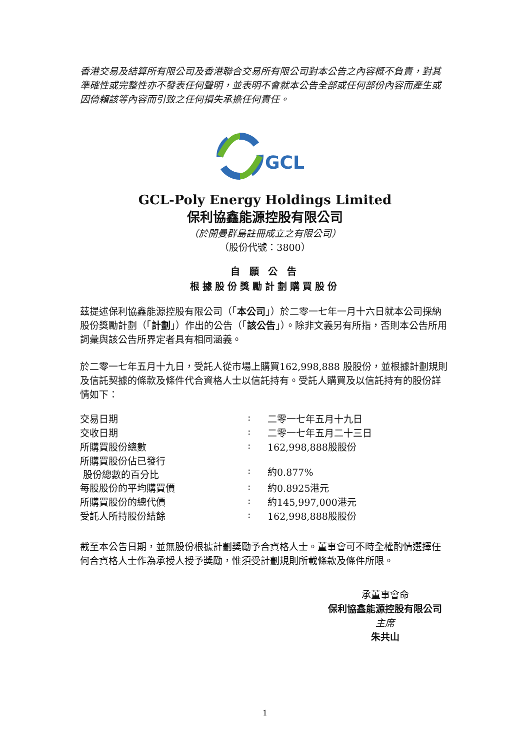香港交易及結算所有限公司及香港聯合交易所有限公司對本公告之內容概不負責，對其準確性或完整性亦不發表任何聲明，並表明不會就本公告全部或任何部份內容而產生或因倚賴該等內容而引致之任何損失承擔任何責任。
GCL
GCL-Poly Energy Holdings Limited
保利協鑫能源控股有限公司
（於開曼群島註冊成立之有限公司）
（股份代號：3800）
自 願 公 告
根據股份獎勵計劃購買股份
茲提述保利協鑫能源控股有限公司（「本公司」）於二零一七年一月十六日就本公司採納股份獎勵計劃（「計劃」）作出的公告（「該公告」）。除非文義另有所指，否則本公告所用詞彙與該公告所界定者具有相同涵義。
於二零一七年五月十九日，受託人從市場上購買162,998,888 股股份，並根據計劃規則及信託契據的條款及條件代合資格人士以信託持有。受託人購買及以信託持有的股份詳情如下：
| 交易日期 | : | 二零一七年五月十九日 |
| 交收日期 | : | 二零一七年五月二十三日 |
| 所購買股份總數 | : | 162,998,888股股份 |
| 所購買股份佔已發行 股份總數的百分比 | : | 約0.877% |
| 每股股份的平均購買價 | : | 約0.8925港元 |
| 所購買股份的總代價 | : | 約145,997,000港元 |
| 受託人所持股份結餘 | : | 162,998,888股股份 |
截至本公告日期，並無股份根據計劃獎勵予合資格人士。董事會可不時全權酌情選擇任何合資格人士作為承授人授予獎勵，惟須受計劃規則所載條款及條件所限。
承董事會命
保利協鑫能源控股有限公司
主席
朱共山
1